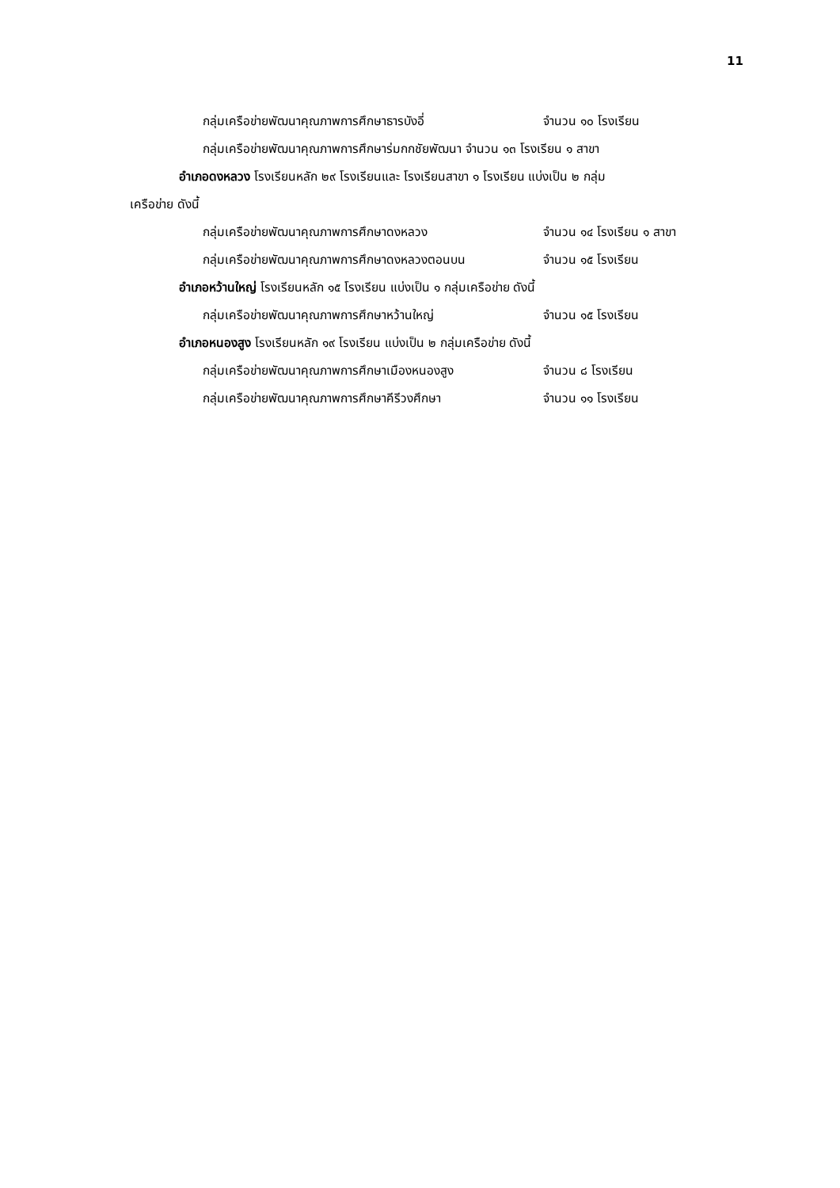11
กลุ่มเครือข่ายพัฒนาคุณภาพการศึกษาธารบังอี่ จำนวน ๑๐ โรงเรียน
กลุ่มเครือข่ายพัฒนาคุณภาพการศึกษาร่มกกชัยพัฒนา จำนวน ๑๓ โรงเรียน ๑ สาขา
อำเภอดงหลวง โรงเรียนหลัก ๒๙ โรงเรียนและ โรงเรียนสาขา ๑ โรงเรียน แบ่งเป็น ๒ กลุ่ม
เครือข่าย ดังนี้
กลุ่มเครือข่ายพัฒนาคุณภาพการศึกษาดงหลวง จำนวน ๑๔ โรงเรียน ๑ สาขา
กลุ่มเครือข่ายพัฒนาคุณภาพการศึกษาดงหลวงตอนบน จำนวน ๑๕ โรงเรียน
อำเภอหว้านใหญ่ โรงเรียนหลัก ๑๕ โรงเรียน แบ่งเป็น ๑ กลุ่มเครือข่าย ดังนี้
กลุ่มเครือข่ายพัฒนาคุณภาพการศึกษาหว้านใหญ่ จำนวน ๑๕ โรงเรียน
อำเภอหนองสูง โรงเรียนหลัก ๑๙ โรงเรียน แบ่งเป็น ๒ กลุ่มเครือข่าย ดังนี้
กลุ่มเครือข่ายพัฒนาคุณภาพการศึกษาเมืองหนองสูง จำนวน ๘ โรงเรียน
กลุ่มเครือข่ายพัฒนาคุณภาพการศึกษาคีรีวงศึกษา จำนวน ๑๑ โรงเรียน